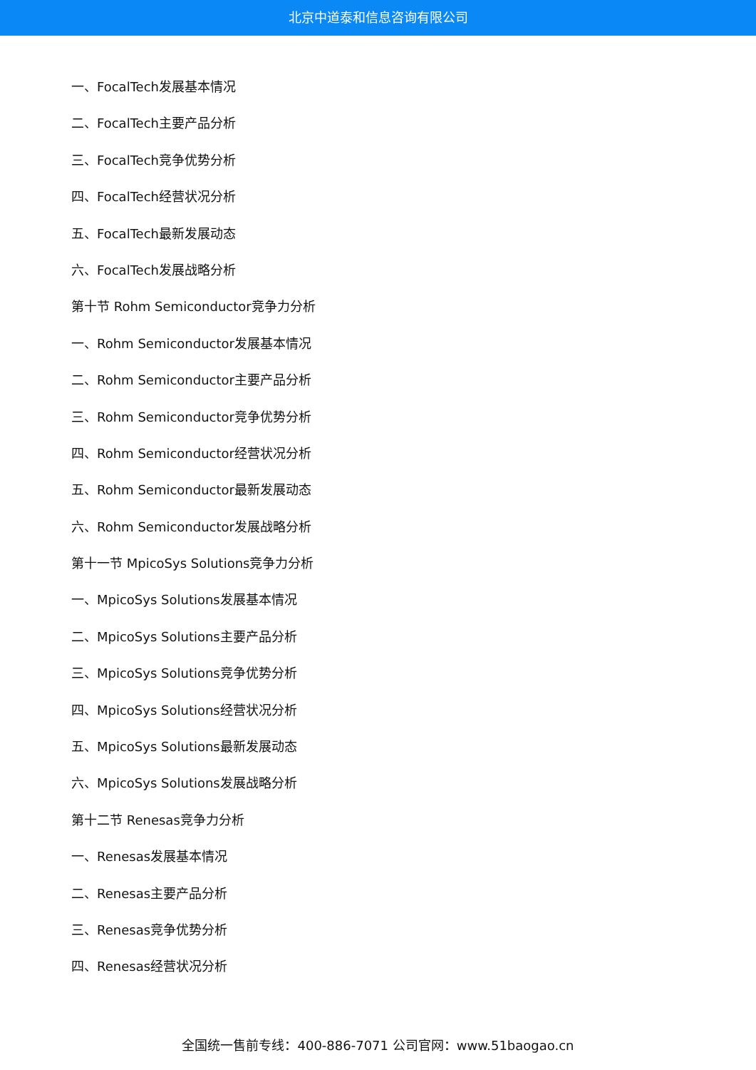北京中道泰和信息咨询有限公司
一、FocalTech发展基本情况
二、FocalTech主要产品分析
三、FocalTech竞争优势分析
四、FocalTech经营状况分析
五、FocalTech最新发展动态
六、FocalTech发展战略分析
第十节 Rohm Semiconductor竞争力分析
一、Rohm Semiconductor发展基本情况
二、Rohm Semiconductor主要产品分析
三、Rohm Semiconductor竞争优势分析
四、Rohm Semiconductor经营状况分析
五、Rohm Semiconductor最新发展动态
六、Rohm Semiconductor发展战略分析
第十一节 MpicoSys Solutions竞争力分析
一、MpicoSys Solutions发展基本情况
二、MpicoSys Solutions主要产品分析
三、MpicoSys Solutions竞争优势分析
四、MpicoSys Solutions经营状况分析
五、MpicoSys Solutions最新发展动态
六、MpicoSys Solutions发展战略分析
第十二节 Renesas竞争力分析
一、Renesas发展基本情况
二、Renesas主要产品分析
三、Renesas竞争优势分析
四、Renesas经营状况分析
全国统一售前专线：400-886-7071 公司官网：www.51baogao.cn